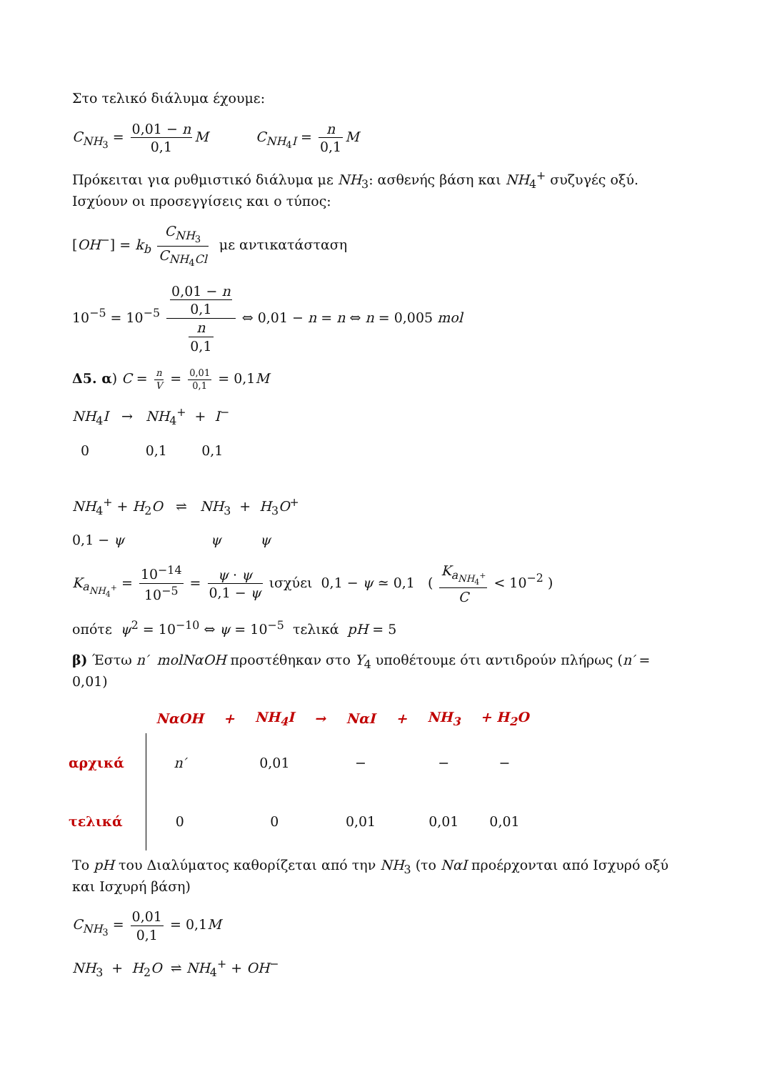Στο τελικό διάλυμα έχουμε:
C<sub>NH<sub>3</sub></sub> = 0,01 − n 0,1 M C<sub>NH<sub>4</sub>I</sub> = n 0,1 M
Πρόκειται για ρυθμιστικό διάλυμα με NH<sub>3</sub>: ασθενής βάση και NH<sub>4</sub><sup>+</sup> συζυγές οξύ. Ισχύουν οι προσεγγίσεις και ο τύπος:
[OH<sup>−</sup>] = k<sub>b</sub> C<sub>NH<sub>3</sub></sub> C<sub>NH<sub>4</sub>Cl</sub> με αντικατάσταση
10<sup>−5</sup> = 10<sup>−5</sup> 0,01 − n 0,1 n 0,1 ⇔ 0,01 − n = n ⇔ n = 0,005 mol
Δ5. α) C = n V = 0,01 0,1 = 0,1M
NH<sub>4</sub>I → NH<sub>4</sub><sup>+</sup> + I<sup>−</sup>
0 0,1 0,1
NH<sub>4</sub><sup>+</sup> + H<sub>2</sub>O ⇌ NH<sub>3</sub> + H<sub>3</sub>O<sup>+</sup>
0,1 − ψ ψ ψ
K<sub>a<sub>NH<sub>4</sub><sup>+</sup></sub></sub> = 10<sup>−14</sup> 10<sup>−5</sup> = ψ · ψ 0,1 − ψ ισχύει 0,1 − ψ ≃ 0,1 ( K<sub>a<sub>NH<sub>4</sub><sup>+</sup></sub></sub> C < 10<sup>−2</sup> )
οπότε ψ<sup>2</sup> = 10<sup>−10</sup> ⇔ ψ = 10<sup>−5</sup> τελικά pH = 5
β) Έστω n′ molNαOH προστέθηκαν στο Υ<sub>4</sub> υποθέτουμε ότι αντιδρούν πλήρως (n′ = 0,01)
| | NαOH | + | NH<sub>4</sub>I | → | NαI | + | NH<sub>3</sub> | + H<sub>2</sub>O |
| αρχικά | n′ | | 0,01 | | − | | − | − |
| τελικά | 0 | | 0 | | 0,01 | | 0,01 | 0,01 |
Το pH του Διαλύματος καθορίζεται από την NH<sub>3</sub> (το NαI προέρχονται από Ισχυρό οξύ και Ισχυρή βάση)
C<sub>NH<sub>3</sub></sub> = 0,01 0,1 = 0,1M
NH<sub>3</sub> + H<sub>2</sub>O ⇌ NH<sub>4</sub><sup>+</sup> + OH<sup>−</sup>